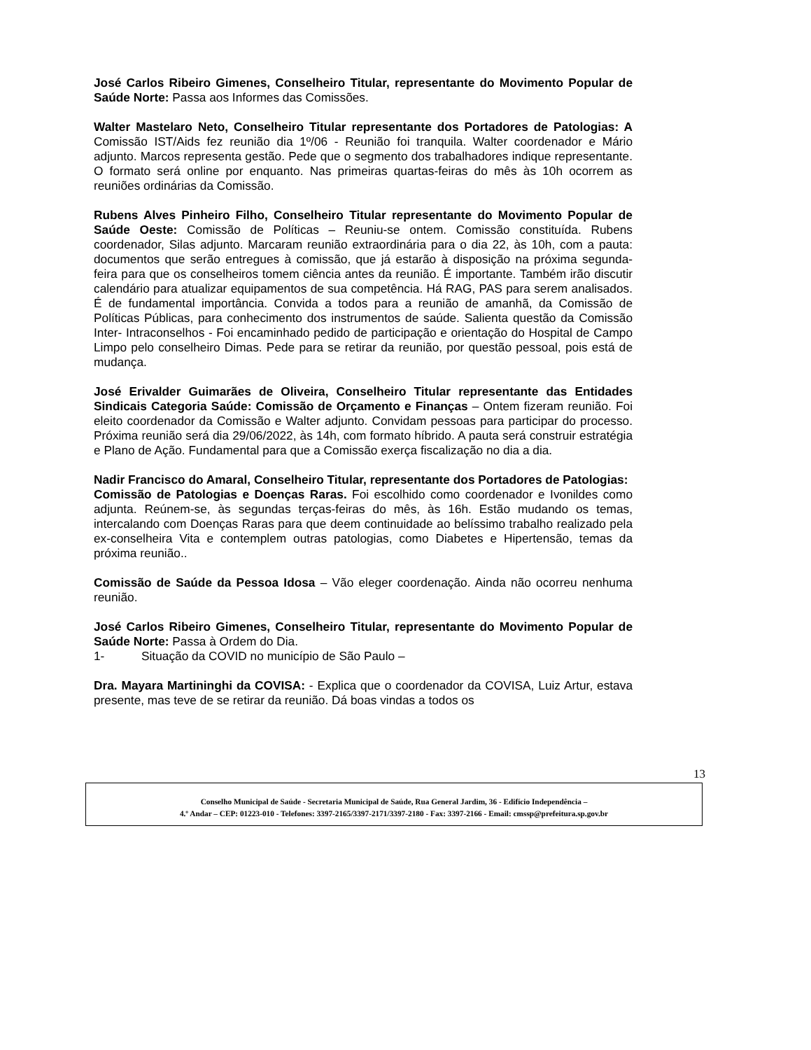José Carlos Ribeiro Gimenes, Conselheiro Titular, representante do Movimento Popular de Saúde Norte: Passa aos Informes das Comissões.
Walter Mastelaro Neto, Conselheiro Titular representante dos Portadores de Patologias: A Comissão IST/Aids fez reunião dia 1º/06 - Reunião foi tranquila. Walter coordenador e Mário adjunto. Marcos representa gestão. Pede que o segmento dos trabalhadores indique representante. O formato será online por enquanto. Nas primeiras quartas-feiras do mês às 10h ocorrem as reuniões ordinárias da Comissão.
Rubens Alves Pinheiro Filho, Conselheiro Titular representante do Movimento Popular de Saúde Oeste: Comissão de Políticas – Reuniu-se ontem. Comissão constituída. Rubens coordenador, Silas adjunto. Marcaram reunião extraordinária para o dia 22, às 10h, com a pauta: documentos que serão entregues à comissão, que já estarão à disposição na próxima segunda-feira para que os conselheiros tomem ciência antes da reunião. É importante. Também irão discutir calendário para atualizar equipamentos de sua competência. Há RAG, PAS para serem analisados. É de fundamental importância. Convida a todos para a reunião de amanhã, da Comissão de Políticas Públicas, para conhecimento dos instrumentos de saúde. Salienta questão da Comissão Inter- Intraconselhos - Foi encaminhado pedido de participação e orientação do Hospital de Campo Limpo pelo conselheiro Dimas. Pede para se retirar da reunião, por questão pessoal, pois está de mudança.
José Erivalder Guimarães de Oliveira, Conselheiro Titular representante das Entidades Sindicais Categoria Saúde: Comissão de Orçamento e Finanças – Ontem fizeram reunião. Foi eleito coordenador da Comissão e Walter adjunto. Convidam pessoas para participar do processo. Próxima reunião será dia 29/06/2022, às 14h, com formato híbrido. A pauta será construir estratégia e Plano de Ação. Fundamental para que a Comissão exerça fiscalização no dia a dia.
Nadir Francisco do Amaral, Conselheiro Titular, representante dos Portadores de Patologias:
Comissão de Patologias e Doenças Raras. Foi escolhido como coordenador e Ivonildes como adjunta. Reúnem-se, às segundas terças-feiras do mês, às 16h. Estão mudando os temas, intercalando com Doenças Raras para que deem continuidade ao belíssimo trabalho realizado pela ex-conselheira Vita e contemplem outras patologias, como Diabetes e Hipertensão, temas da próxima reunião..
Comissão de Saúde da Pessoa Idosa – Vão eleger coordenação. Ainda não ocorreu nenhuma reunião.
José Carlos Ribeiro Gimenes, Conselheiro Titular, representante do Movimento Popular de Saúde Norte: Passa à Ordem do Dia.
1- Situação da COVID no município de São Paulo –
Dra. Mayara Martininghi da COVISA: - Explica que o coordenador da COVISA, Luiz Artur, estava presente, mas teve de se retirar da reunião. Dá boas vindas a todos os
13
Conselho Municipal de Saúde - Secretaria Municipal de Saúde, Rua General Jardim, 36 - Edifício Independência –
4.º Andar – CEP: 01223-010 - Telefones: 3397-2165/3397-2171/3397-2180 - Fax: 3397-2166 - Email: cmssp@prefeitura.sp.gov.br